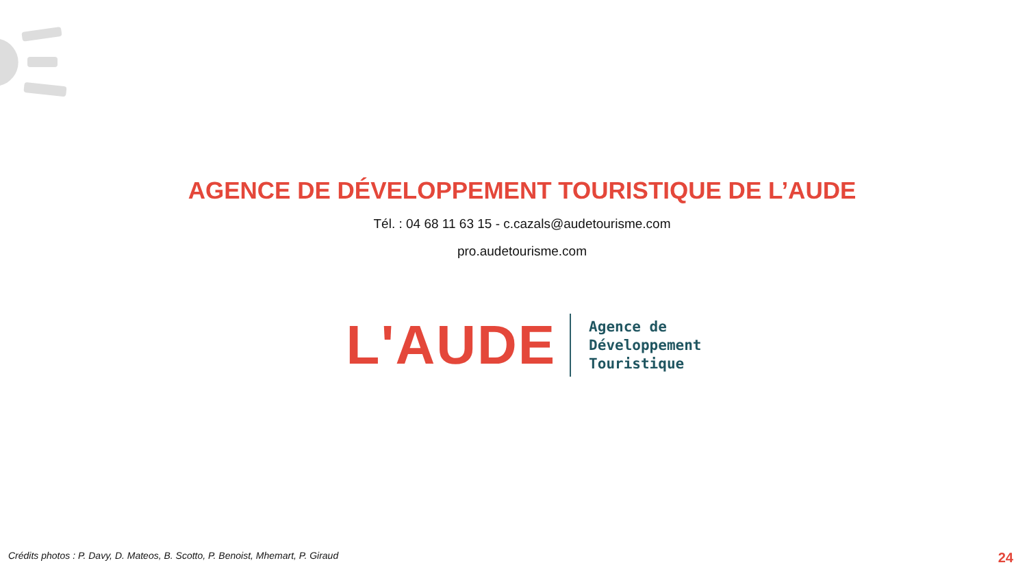AGENCE DE DÉVELOPPEMENT TOURISTIQUE DE L’AUDE
Tél. : 04 68 11 63 15 - c.cazals@audetourisme.com
pro.audetourisme.com
L'AUDE
Agence de
Développement
Touristique
Crédits photos : P. Davy, D. Mateos, B. Scotto, P. Benoist, Mhemart, P. Giraud 24